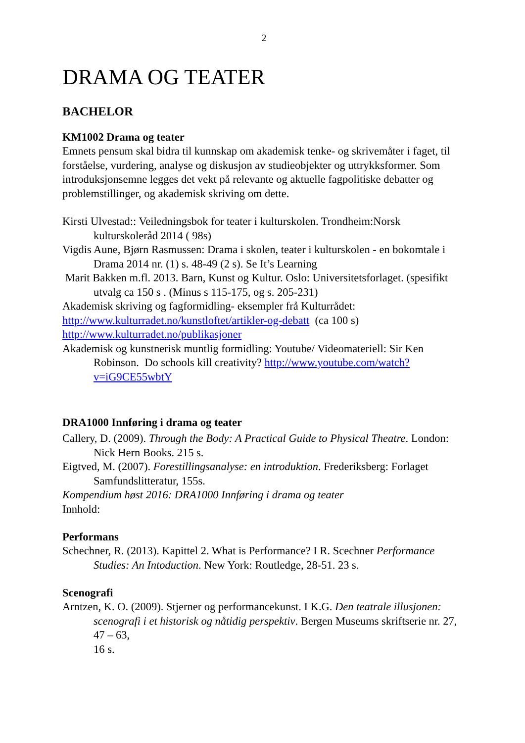2
DRAMA OG TEATER
BACHELOR
KM1002 Drama og teater
Emnets pensum skal bidra til kunnskap om akademisk tenke- og skrivemåter i faget, til forståelse, vurdering, analyse og diskusjon av studieobjekter og uttrykksformer. Som introduksjonsemne legges det vekt på relevante og aktuelle fagpolitiske debatter og problemstillinger, og akademisk skriving om dette.
Kirsti Ulvestad:: Veiledningsbok for teater i kulturskolen. Trondheim:Norsk kulturskoleråd 2014 ( 98s)
Vigdis Aune, Bjørn Rasmussen: Drama i skolen, teater i kulturskolen - en bokomtale i Drama 2014 nr. (1) s. 48-49 (2 s). Se It’s Learning
Marit Bakken m.fl. 2013. Barn, Kunst og Kultur. Oslo: Universitetsforlaget. (spesifikt utvalg ca 150 s . (Minus s 115-175, og s. 205-231)
Akademisk skriving og fagformidling- eksempler frå Kulturrådet:
http://www.kulturradet.no/kunstloftet/artikler-og-debatt (ca 100 s)
http://www.kulturradet.no/publikasjoner
Akademisk og kunstnerisk muntlig formidling: Youtube/ Videomateriell: Sir Ken Robinson. Do schools kill creativity? http://www.youtube.com/watch?v=iG9CE55wbtY
DRA1000 Innføring i drama og teater
Callery, D. (2009). Through the Body: A Practical Guide to Physical Theatre. London: Nick Hern Books. 215 s.
Eigtved, M. (2007). Forestillingsanalyse: en introduktion. Frederiksberg: Forlaget Samfundslitteratur, 155s.
Kompendium høst 2016: DRA1000 Innføring i drama og teater
Innhold:
Performans
Schechner, R. (2013). Kapittel 2. What is Performance? I R. Scechner Performance Studies: An Intoduction. New York: Routledge, 28-51. 23 s.
Scenografi
Arntzen, K. O. (2009). Stjerner og performancekunst. I K.G. Den teatrale illusjonen: scenografi i et historisk og nåtidig perspektiv. Bergen Museums skriftserie nr. 27, 47 – 63,
16 s.